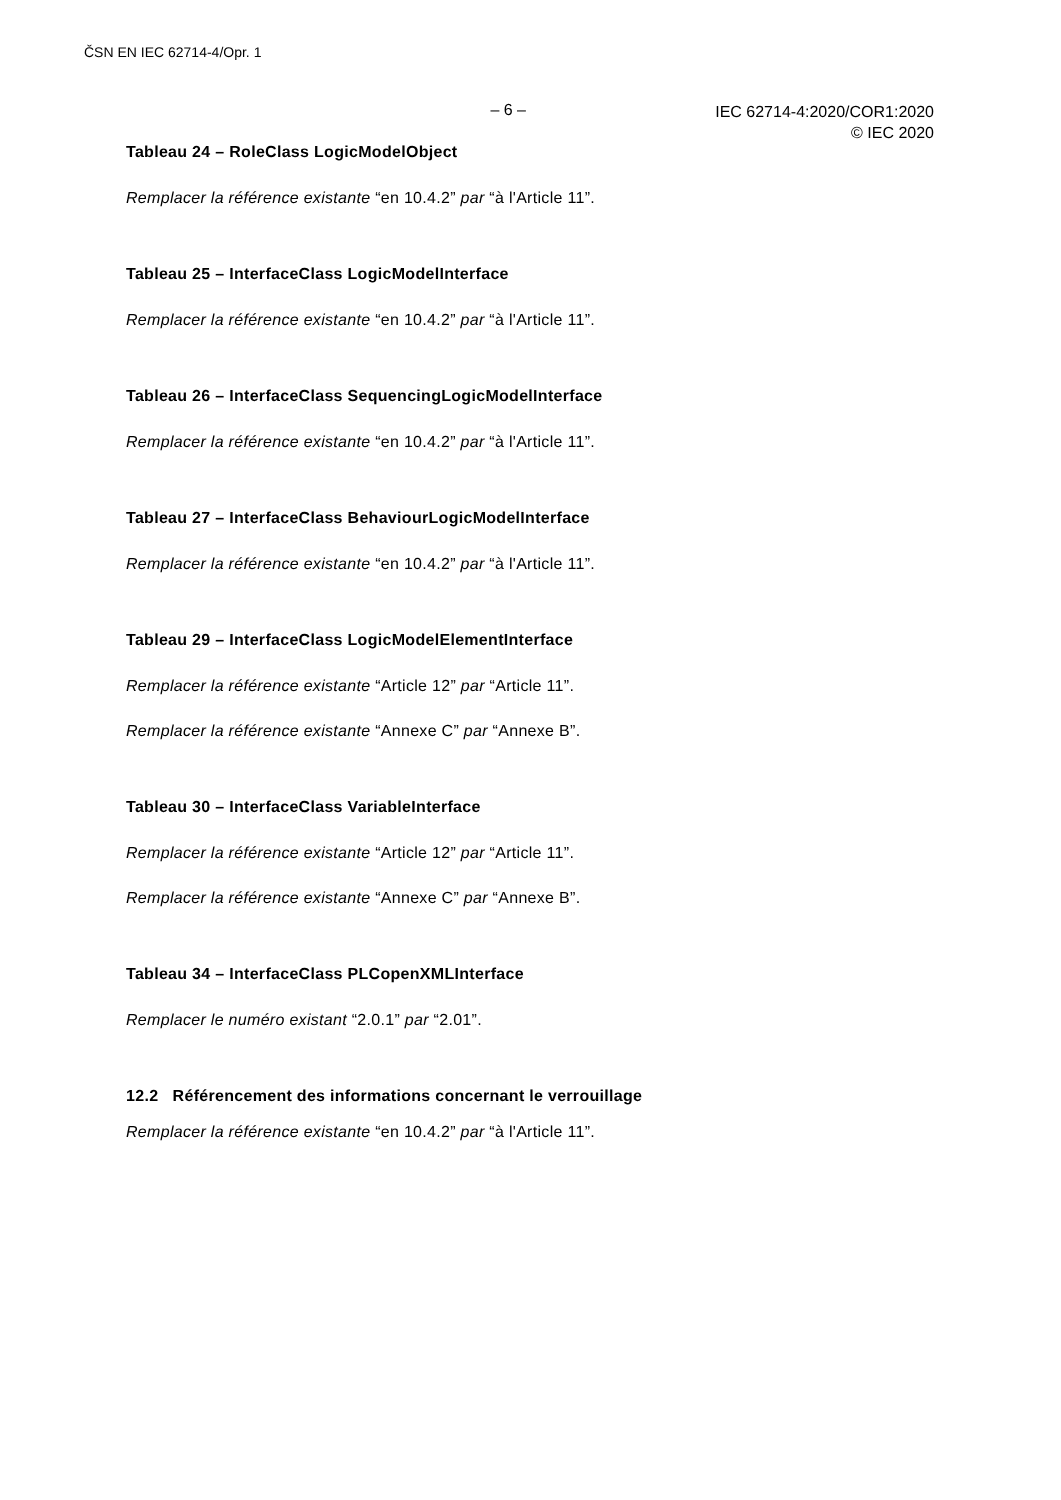ČSN EN IEC 62714-4/Opr. 1
– 6 –
IEC 62714-4:2020/COR1:2020
© IEC 2020
Tableau 24 – RoleClass LogicModelObject
Remplacer la référence existante “en 10.4.2” par “à l'Article 11”.
Tableau 25 – InterfaceClass LogicModelInterface
Remplacer la référence existante “en 10.4.2” par “à l'Article 11”.
Tableau 26 – InterfaceClass SequencingLogicModelInterface
Remplacer la référence existante “en 10.4.2” par “à l'Article 11”.
Tableau 27 – InterfaceClass BehaviourLogicModelInterface
Remplacer la référence existante “en 10.4.2” par “à l'Article 11”.
Tableau 29 – InterfaceClass LogicModelElementInterface
Remplacer la référence existante “Article 12” par “Article 11”.
Remplacer la référence existante “Annexe C” par “Annexe B”.
Tableau 30 – InterfaceClass VariableInterface
Remplacer la référence existante “Article 12” par “Article 11”.
Remplacer la référence existante “Annexe C” par “Annexe B”.
Tableau 34 – InterfaceClass PLCopenXMLInterface
Remplacer le numéro existant “2.0.1” par “2.01”.
12.2 Référencement des informations concernant le verrouillage
Remplacer la référence existante “en 10.4.2” par “à l'Article 11”.